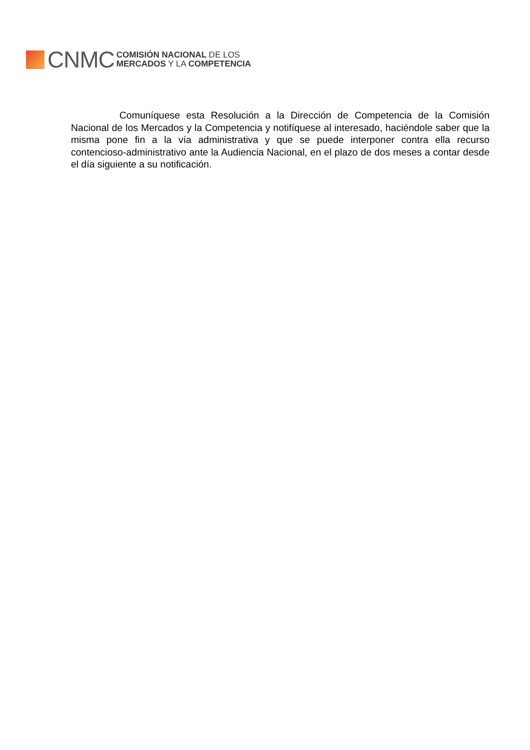CNMC
COMISIÓN NACIONAL DE LOS
MERCADOS Y LA COMPETENCIA
Comuníquese esta Resolución a la Dirección de Competencia de la Comisión Nacional de los Mercados y la Competencia y notifíquese al interesado, haciéndole saber que la misma pone fin a la vía administrativa y que se puede interponer contra ella recurso contencioso-administrativo ante la Audiencia Nacional, en el plazo de dos meses a contar desde el día siguiente a su notificación.